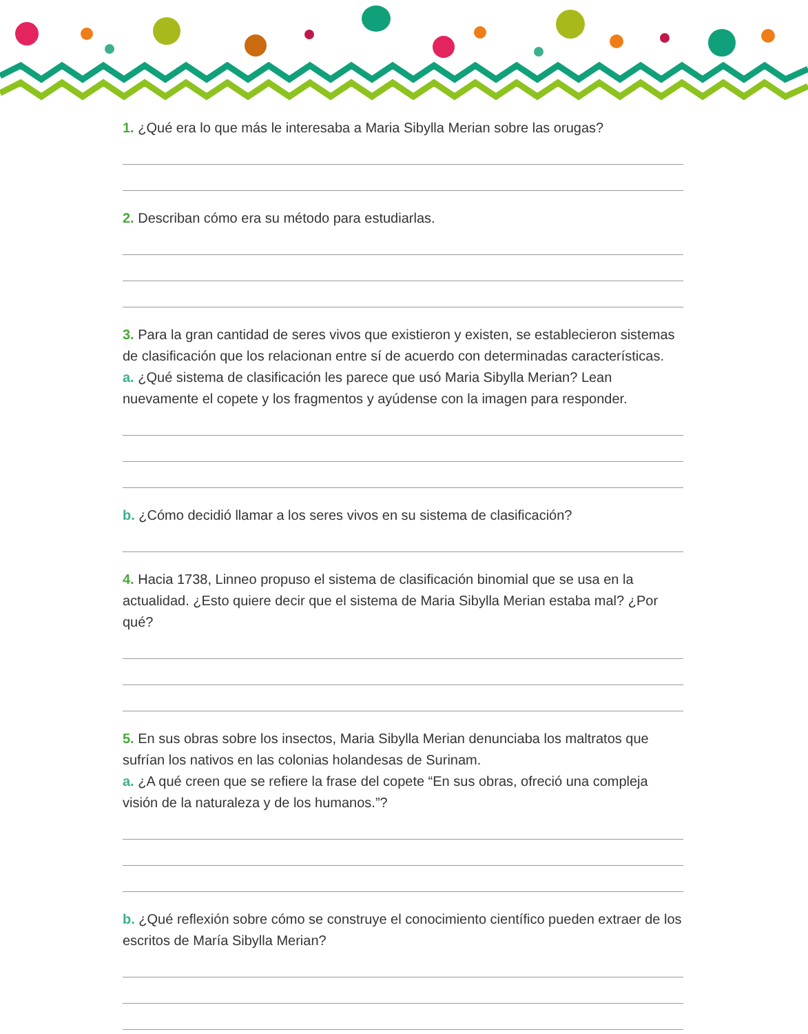1. ¿Qué era lo que más le interesaba a Maria Sibylla Merian sobre las orugas?
2. Describan cómo era su método para estudiarlas.
3. Para la gran cantidad de seres vivos que existieron y existen, se establecieron sistemas de clasificación que los relacionan entre sí de acuerdo con determinadas características.
a. ¿Qué sistema de clasificación les parece que usó Maria Sibylla Merian? Lean nuevamente el copete y los fragmentos y ayúdense con la imagen para responder.
b. ¿Cómo decidió llamar a los seres vivos en su sistema de clasificación?
4. Hacia 1738, Linneo propuso el sistema de clasificación binomial que se usa en la actualidad. ¿Esto quiere decir que el sistema de Maria Sibylla Merian estaba mal? ¿Por qué?
5. En sus obras sobre los insectos, Maria Sibylla Merian denunciaba los maltratos que sufrían los nativos en las colonias holandesas de Surinam.
a. ¿A qué creen que se refiere la frase del copete “En sus obras, ofreció una compleja visión de la naturaleza y de los humanos.”?
b. ¿Qué reflexión sobre cómo se construye el conocimiento científico pueden extraer de los escritos de María Sibylla Merian?